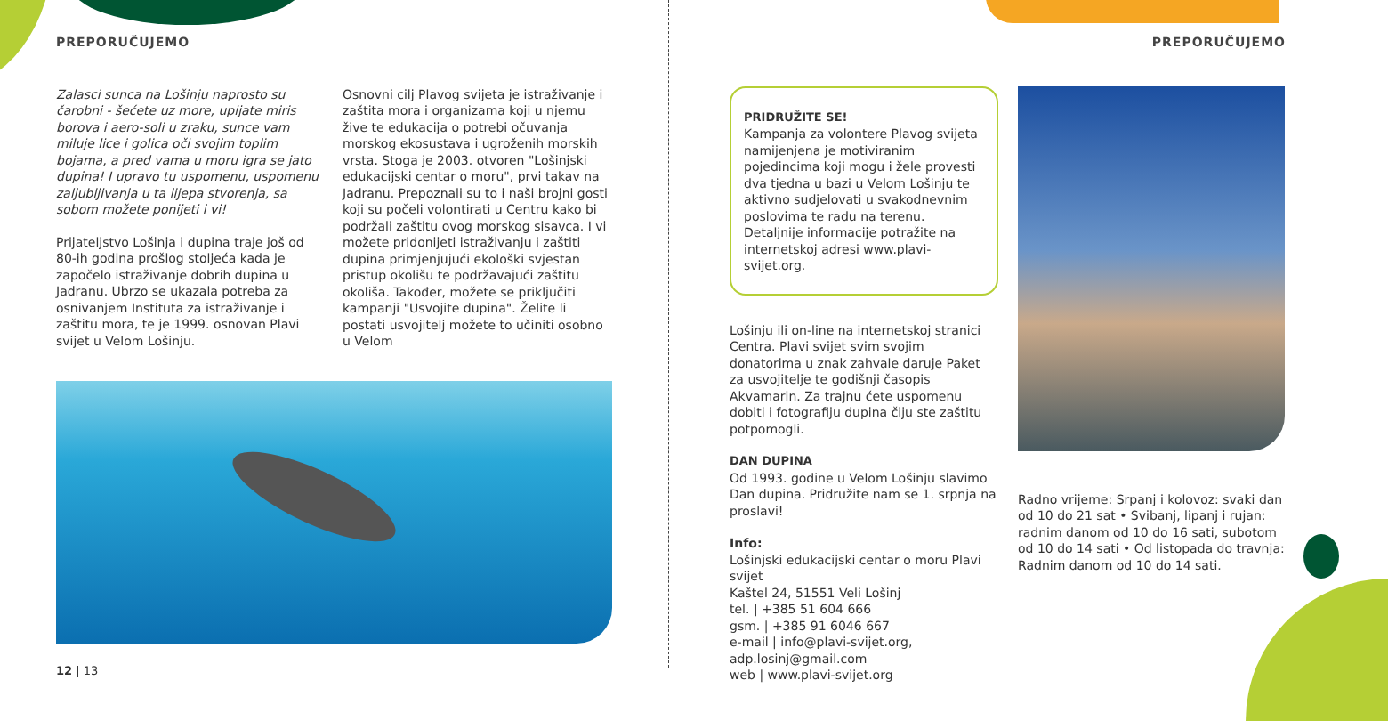PREPORUČUJEMO
Zalasci sunca na Lošinju naprosto su čarobni - šećete uz more, upijate miris borova i aero-soli u zraku, sunce vam miluje lice i golica oči svojim toplim bojama, a pred vama u moru igra se jato dupina! I upravo tu uspomenu, uspomenu zaljubljivanja u ta lijepa stvorenja, sa sobom možete ponijeti i vi!
Prijateljstvo Lošinja i dupina traje još od 80-ih godina prošlog stoljeća kada je započelo istraživanje dobrih dupina u Jadranu. Ubrzo se ukazala potreba za osnivanjem Instituta za istraživanje i zaštitu mora, te je 1999. osnovan Plavi svijet u Velom Lošinju.
Osnovni cilj Plavog svijeta je istraživanje i zaštita mora i organizama koji u njemu žive te edukacija o potrebi očuvanja morskog ekosustava i ugroženih morskih vrsta. Stoga je 2003. otvoren "Lošinjski edukacijski centar o moru", prvi takav na Jadranu. Prepoznali su to i naši brojni gosti koji su počeli volontirati u Centru kako bi podržali zaštitu ovog morskog sisavca. I vi možete pridonijeti istraživanju i zaštiti dupina primjenjujući ekološki svjestan pristup okolišu te podržavajući zaštitu okoliša. Također, možete se priključiti kampanji "Usvojite dupina". Želite li postati usvojitelj možete to učiniti osobno u Velom
12 | 13
PREPORUČUJEMO
PRIDRUŽITE SE!
Kampanja za volontere Plavog svijeta namijenjena je motiviranim pojedincima koji mogu i žele provesti dva tjedna u bazi u Velom Lošinju te aktivno sudjelovati u svakodnevnim poslovima te radu na terenu. Detaljnije informacije potražite na internetskoj adresi www.plavi-svijet.org.
Lošinju ili on-line na internetskoj stranici Centra. Plavi svijet svim svojim donatorima u znak zahvale daruje Paket za usvojitelje te godišnji časopis Akvamarin. Za trajnu ćete uspomenu dobiti i fotografiju dupina čiju ste zaštitu potpomogli.
DAN DUPINA
Od 1993. godine u Velom Lošinju slavimo Dan dupina. Pridružite nam se 1. srpnja na proslavi!
Info:
Lošinjski edukacijski centar o moru Plavi svijet
Kaštel 24, 51551 Veli Lošinj
tel. | +385 51 604 666
gsm. | +385 91 6046 667
e-mail | info@plavi-svijet.org, adp.losinj@gmail.com
web | www.plavi-svijet.org
Radno vrijeme: Srpanj i kolovoz: svaki dan od 10 do 21 sat • Svibanj, lipanj i rujan: radnim danom od 10 do 16 sati, subotom od 10 do 14 sati • Od listopada do travnja: Radnim danom od 10 do 14 sati.